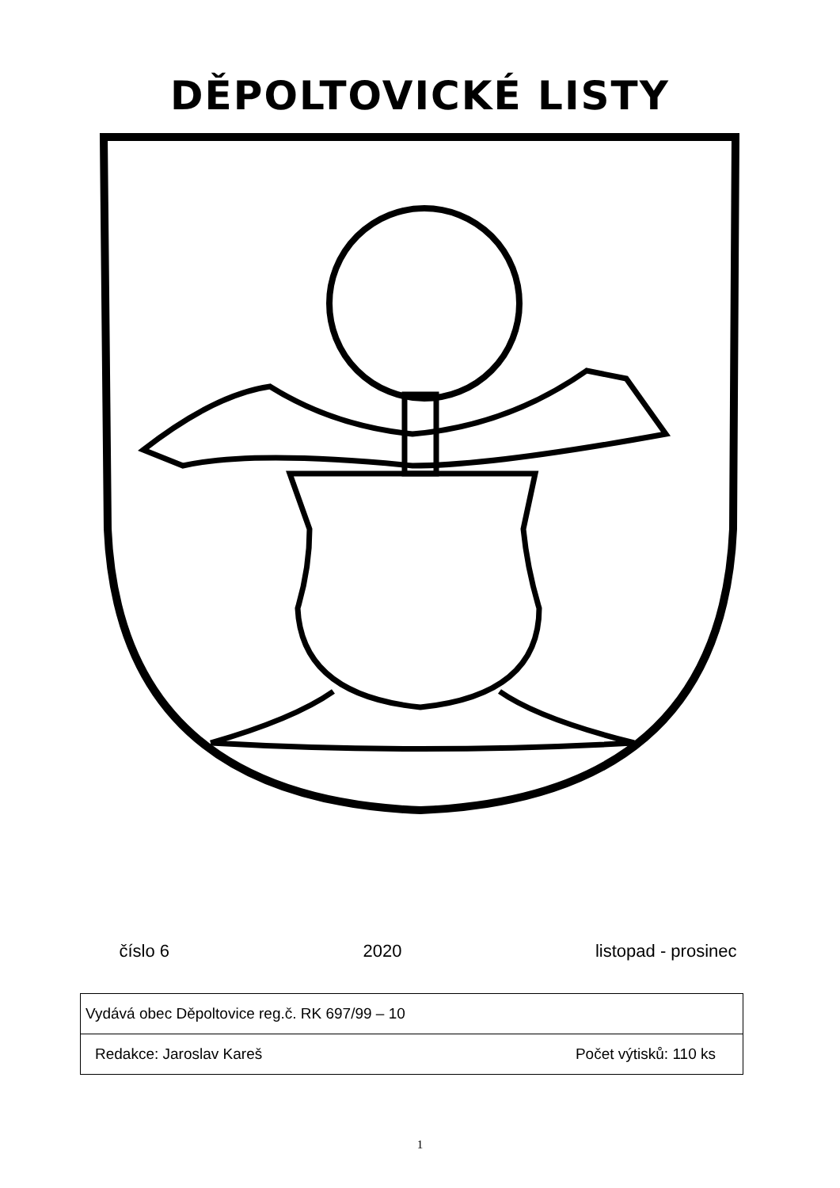DĚPOLTOVICKÉ LISTY
číslo 6 2020 listopad - prosinec
| Vydává obec Děpoltovice reg.č. RK 697/99 – 10 | |
| Redakce: Jaroslav Kareš | Počet výtisků: 110 ks |
1